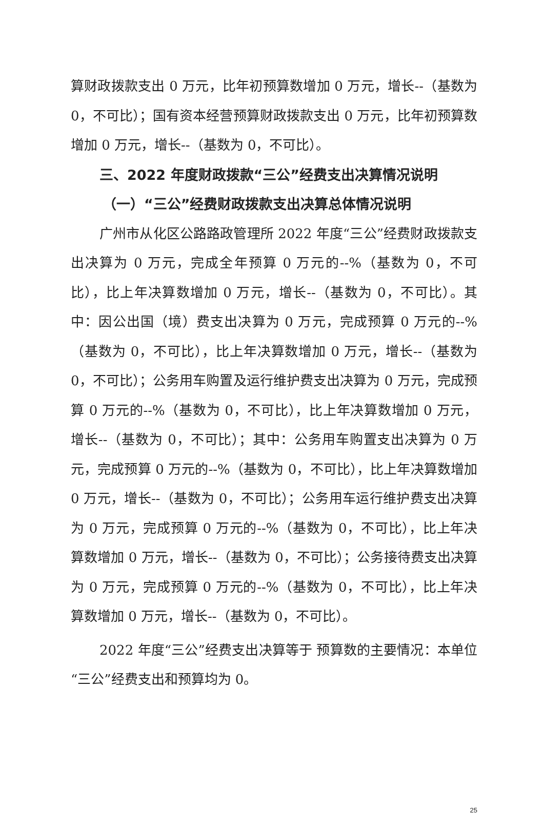算财政拨款支出 0 万元，比年初预算数增加 0 万元，增长--（基数为 0，不可比）；国有资本经营预算财政拨款支出 0 万元，比年初预算数增加 0 万元，增长--（基数为 0，不可比）。
三、2022 年度财政拨款“三公”经费支出决算情况说明
（一）“三公”经费财政拨款支出决算总体情况说明
广州市从化区公路路政管理所 2022 年度“三公”经费财政拨款支出决算为 0 万元，完成全年预算 0 万元的--%（基数为 0，不可比），比上年决算数增加 0 万元，增长--（基数为 0，不可比）。其中：因公出国（境）费支出决算为 0 万元，完成预算 0 万元的--%（基数为 0，不可比），比上年决算数增加 0 万元，增长--（基数为 0，不可比）；公务用车购置及运行维护费支出决算为 0 万元，完成预算 0 万元的--%（基数为 0，不可比），比上年决算数增加 0 万元，增长--（基数为 0，不可比）；其中：公务用车购置支出决算为 0 万元，完成预算 0 万元的--%（基数为 0，不可比），比上年决算数增加 0 万元，增长--（基数为 0，不可比）；公务用车运行维护费支出决算为 0 万元，完成预算 0 万元的--%（基数为 0，不可比），比上年决算数增加 0 万元，增长--（基数为 0，不可比）；公务接待费支出决算为 0 万元，完成预算 0 万元的--%（基数为 0，不可比），比上年决算数增加 0 万元，增长--（基数为 0，不可比）。
2022 年度“三公”经费支出决算等于 预算数的主要情况：本单位“三公”经费支出和预算均为 0。
25